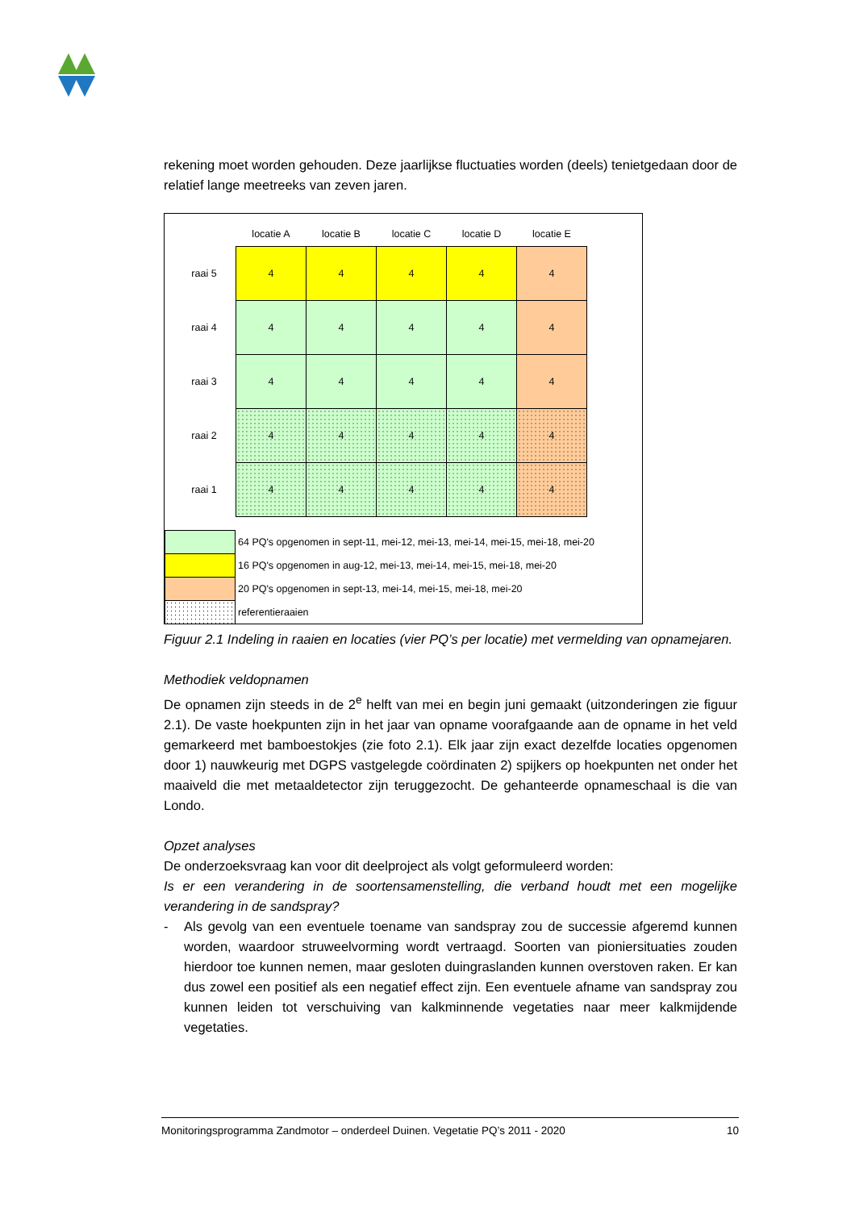rekening moet worden gehouden. Deze jaarlijkse fluctuaties worden (deels) tenietgedaan door de relatief lange meetreeks van zeven jaren.
| | locatie A | locatie B | locatie C | locatie D | locatie E |
| --- | --- | --- | --- | --- | --- |
| raai 5 | 4 | 4 | 4 | 4 | 4 |
| raai 4 | 4 | 4 | 4 | 4 | 4 |
| raai 3 | 4 | 4 | 4 | 4 | 4 |
| raai 2 | 4 | 4 | 4 | 4 | 4 |
| raai 1 | 4 | 4 | 4 | 4 | 4 |
64 PQ's opgenomen in sept-11, mei-12, mei-13, mei-14, mei-15, mei-18, mei-20
16 PQ's opgenomen in aug-12, mei-13, mei-14, mei-15, mei-18, mei-20
20 PQ's opgenomen in sept-13, mei-14, mei-15, mei-18, mei-20
referentieraaien
Figuur 2.1 Indeling in raaien en locaties (vier PQ’s per locatie) met vermelding van opnamejaren.
Methodiek veldopnamen
De opnamen zijn steeds in de 2<sup>e</sup> helft van mei en begin juni gemaakt (uitzonderingen zie figuur 2.1). De vaste hoekpunten zijn in het jaar van opname voorafgaande aan de opname in het veld gemarkeerd met bamboestokjes (zie foto 2.1). Elk jaar zijn exact dezelfde locaties opgenomen door 1) nauwkeurig met DGPS vastgelegde coördinaten 2) spijkers op hoekpunten net onder het maaiveld die met metaaldetector zijn teruggezocht. De gehanteerde opnameschaal is die van Londo.
Opzet analyses
De onderzoeksvraag kan voor dit deelproject als volgt geformuleerd worden:
Is er een verandering in de soortensamenstelling, die verband houdt met een mogelijke verandering in de sandspray?
- Als gevolg van een eventuele toename van sandspray zou de successie afgeremd kunnen worden, waardoor struweelvorming wordt vertraagd. Soorten van pioniersituaties zouden hierdoor toe kunnen nemen, maar gesloten duingraslanden kunnen overstoven raken. Er kan dus zowel een positief als een negatief effect zijn. Een eventuele afname van sandspray zou kunnen leiden tot verschuiving van kalkminnende vegetaties naar meer kalkmijdende vegetaties.
Monitoringsprogramma Zandmotor – onderdeel Duinen. Vegetatie PQ’s 2011 - 2020 10